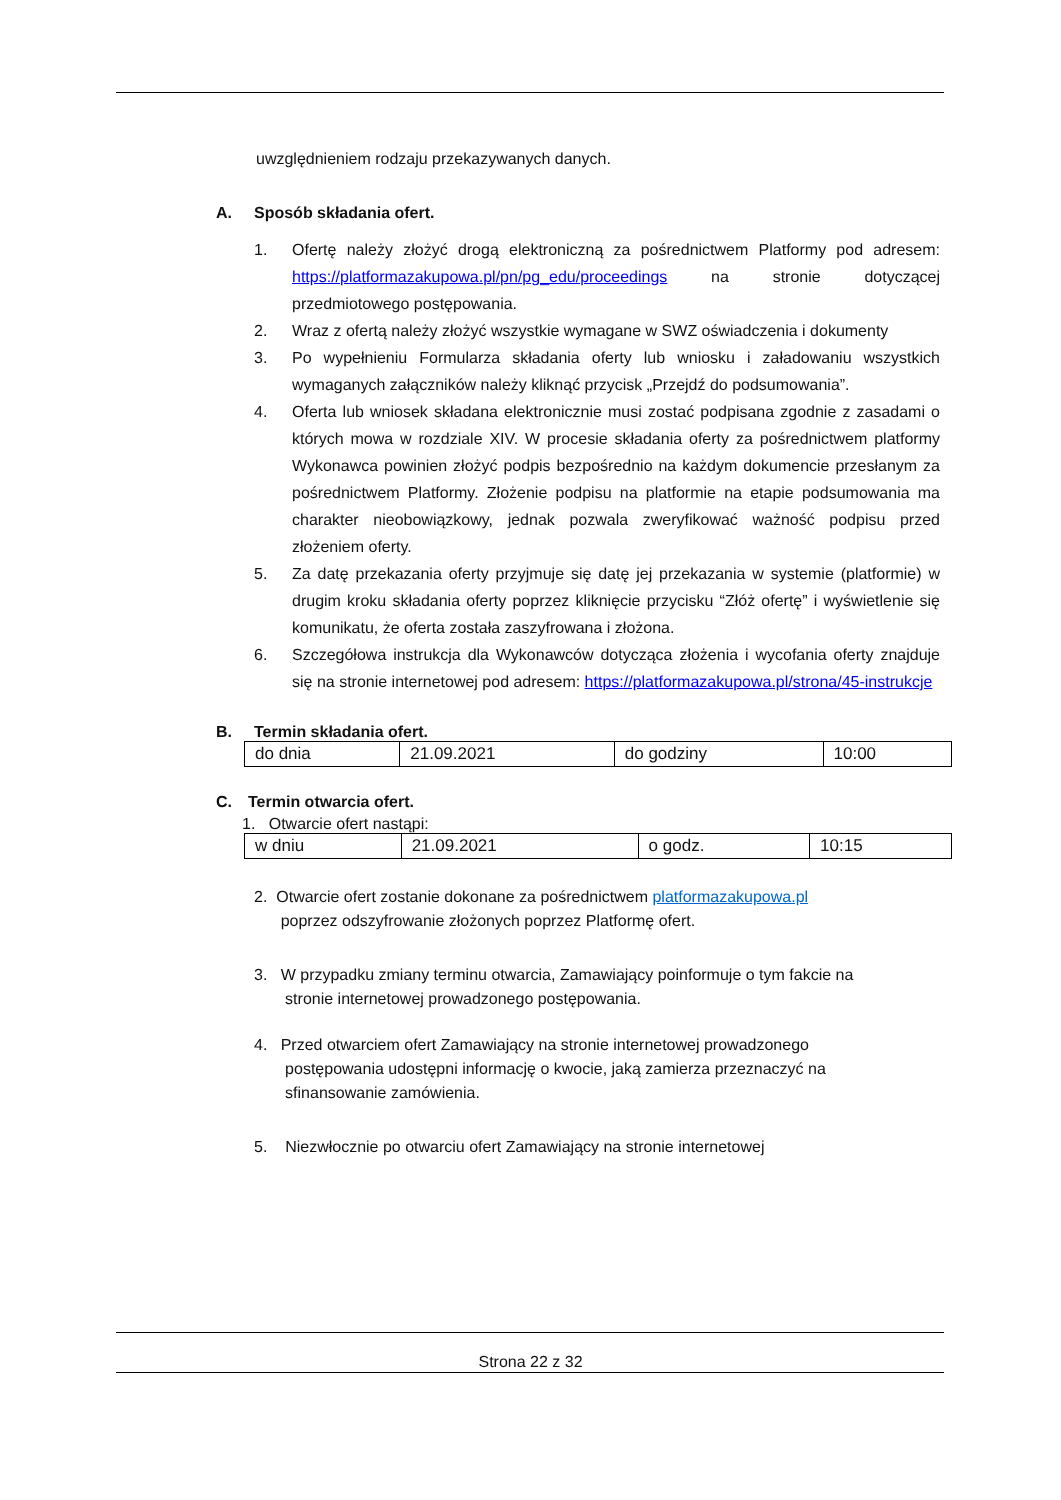uwzględnieniem rodzaju przekazywanych danych.
A. Sposób składania ofert.
1. Ofertę należy złożyć drogą elektroniczną za pośrednictwem Platformy pod adresem: https://platformazakupowa.pl/pn/pg_edu/proceedings na stronie dotyczącej przedmiotowego postępowania.
2. Wraz z ofertą należy złożyć wszystkie wymagane w SWZ oświadczenia i dokumenty
3. Po wypełnieniu Formularza składania oferty lub wniosku i załadowaniu wszystkich wymaganych załączników należy kliknąć przycisk „Przejdź do podsumowania”.
4. Oferta lub wniosek składana elektronicznie musi zostać podpisana zgodnie z zasadami o których mowa w rozdziale XIV. W procesie składania oferty za pośrednictwem platformy Wykonawca powinien złożyć podpis bezpośrednio na każdym dokumencie przesłanym za pośrednictwem Platformy. Złożenie podpisu na platformie na etapie podsumowania ma charakter nieobowiązkowy, jednak pozwala zweryfikować ważność podpisu przed złożeniem oferty.
5. Za datę przekazania oferty przyjmuje się datę jej przekazania w systemie (platformie) w drugim kroku składania oferty poprzez kliknięcie przycisku “Złóż ofertę” i wyświetlenie się komunikatu, że oferta została zaszyfrowana i złożona.
6. Szczegółowa instrukcja dla Wykonawców dotycząca złożenia i wycofania oferty znajduje się na stronie internetowej pod adresem: https://platformazakupowa.pl/strona/45-instrukcje
B. Termin składania ofert.
| do dnia | 21.09.2021 | do godziny | 10:00 |
C. Termin otwarcia ofert.
1. Otwarcie ofert nastąpi:
| w dniu | 21.09.2021 | o godz. | 10:15 |
2. Otwarcie ofert zostanie dokonane za pośrednictwem platformazakupowa.pl
poprzez odszyfrowanie złożonych poprzez Platformę ofert.
3. W przypadku zmiany terminu otwarcia, Zamawiający poinformuje o tym fakcie na
stronie internetowej prowadzonego postępowania.
4. Przed otwarciem ofert Zamawiający na stronie internetowej prowadzonego
postępowania udostępni informację o kwocie, jaką zamierza przeznaczyć na
sfinansowanie zamówienia.
5. Niezwłocznie po otwarciu ofert Zamawiający na stronie internetowej
Strona 22 z 32